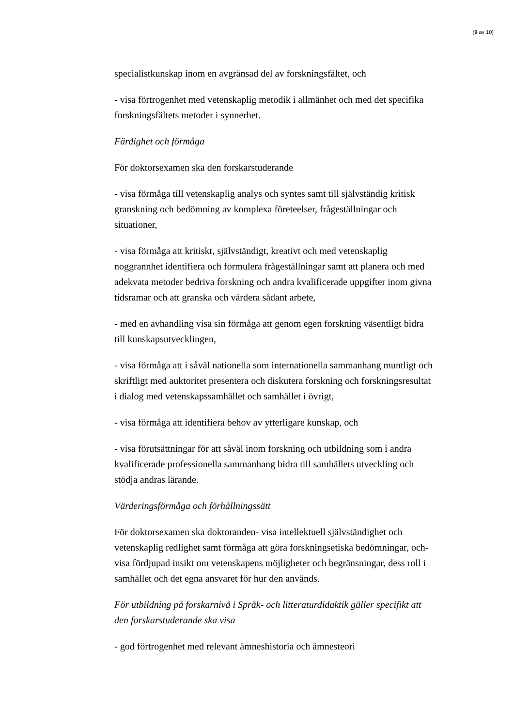(9 av 10)
specialistkunskap inom en avgränsad del av forskningsfältet, och
- visa förtrogenhet med vetenskaplig metodik i allmänhet och med det specifika forskningsfältets metoder i synnerhet.
Färdighet och förmåga
För doktorsexamen ska den forskarstuderande
- visa förmåga till vetenskaplig analys och syntes samt till självständig kritisk granskning och bedömning av komplexa företeelser, frågeställningar och situationer,
- visa förmåga att kritiskt, självständigt, kreativt och med vetenskaplig noggrannhet identifiera och formulera frågeställningar samt att planera och med adekvata metoder bedriva forskning och andra kvalificerade uppgifter inom givna tidsramar och att granska och värdera sådant arbete,
- med en avhandling visa sin förmåga att genom egen forskning väsentligt bidra till kunskapsutvecklingen,
- visa förmåga att i såväl nationella som internationella sammanhang muntligt och skriftligt med auktoritet presentera och diskutera forskning och forskningsresultat i dialog med vetenskapssamhället och samhället i övrigt,
- visa förmåga att identifiera behov av ytterligare kunskap, och
- visa förutsättningar för att såväl inom forskning och utbildning som i andra kvalificerade professionella sammanhang bidra till samhällets utveckling och stödja andras lärande.
Värderingsförmåga och förhållningssätt
För doktorsexamen ska doktoranden- visa intellektuell självständighet och vetenskaplig redlighet samt förmåga att göra forskningsetiska bedömningar, och- visa fördjupad insikt om vetenskapens möjligheter och begränsningar, dess roll i samhället och det egna ansvaret för hur den används.
För utbildning på forskarnivå i Språk- och litteraturdidaktik gäller specifikt att den forskarstuderande ska visa
- god förtrogenhet med relevant ämneshistoria och ämnesteori